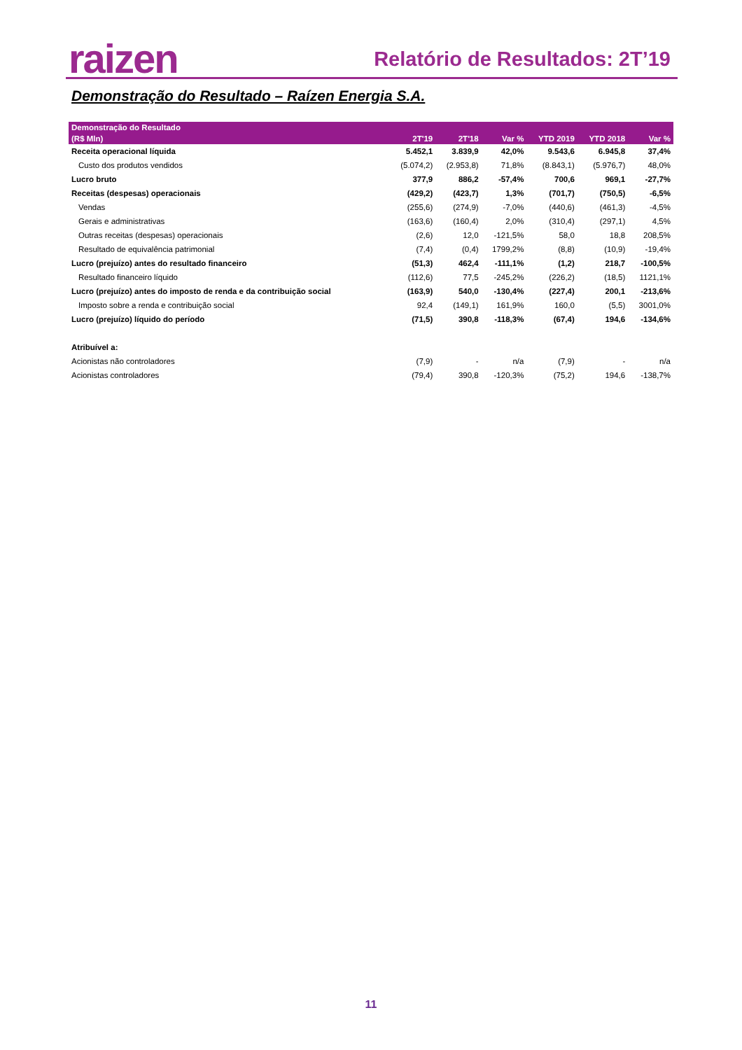raizen Relatório de Resultados: 2T’19
Demonstração do Resultado – Raízen Energia S.A.
| Demonstração do Resultado | | | | | | |
| --- | --- | --- | --- | --- | --- | --- |
| (R$ Mln) | 2T'19 | 2T'18 | Var % | YTD 2019 | YTD 2018 | Var % |
| Receita operacional líquida | 5.452,1 | 3.839,9 | 42,0% | 9.543,6 | 6.945,8 | 37,4% |
| Custo dos produtos vendidos | (5.074,2) | (2.953,8) | 71,8% | (8.843,1) | (5.976,7) | 48,0% |
| Lucro bruto | 377,9 | 886,2 | -57,4% | 700,6 | 969,1 | -27,7% |
| Receitas (despesas) operacionais | (429,2) | (423,7) | 1,3% | (701,7) | (750,5) | -6,5% |
| Vendas | (255,6) | (274,9) | -7,0% | (440,6) | (461,3) | -4,5% |
| Gerais e administrativas | (163,6) | (160,4) | 2,0% | (310,4) | (297,1) | 4,5% |
| Outras receitas (despesas) operacionais | (2,6) | 12,0 | -121,5% | 58,0 | 18,8 | 208,5% |
| Resultado de equivalência patrimonial | (7,4) | (0,4) | 1799,2% | (8,8) | (10,9) | -19,4% |
| Lucro (prejuízo) antes do resultado financeiro | (51,3) | 462,4 | -111,1% | (1,2) | 218,7 | -100,5% |
| Resultado financeiro líquido | (112,6) | 77,5 | -245,2% | (226,2) | (18,5) | 1121,1% |
| Lucro (prejuízo) antes do imposto de renda e da contribuição social | (163,9) | 540,0 | -130,4% | (227,4) | 200,1 | -213,6% |
| Imposto sobre a renda e contribuição social | 92,4 | (149,1) | 161,9% | 160,0 | (5,5) | 3001,0% |
| Lucro (prejuízo) líquido do período | (71,5) | 390,8 | -118,3% | (67,4) | 194,6 | -134,6% |
| Atribuível a: | | | | | | |
| Acionistas não controladores | (7,9) | - | n/a | (7,9) | - | n/a |
| Acionistas controladores | (79,4) | 390,8 | -120,3% | (75,2) | 194,6 | -138,7% |
11